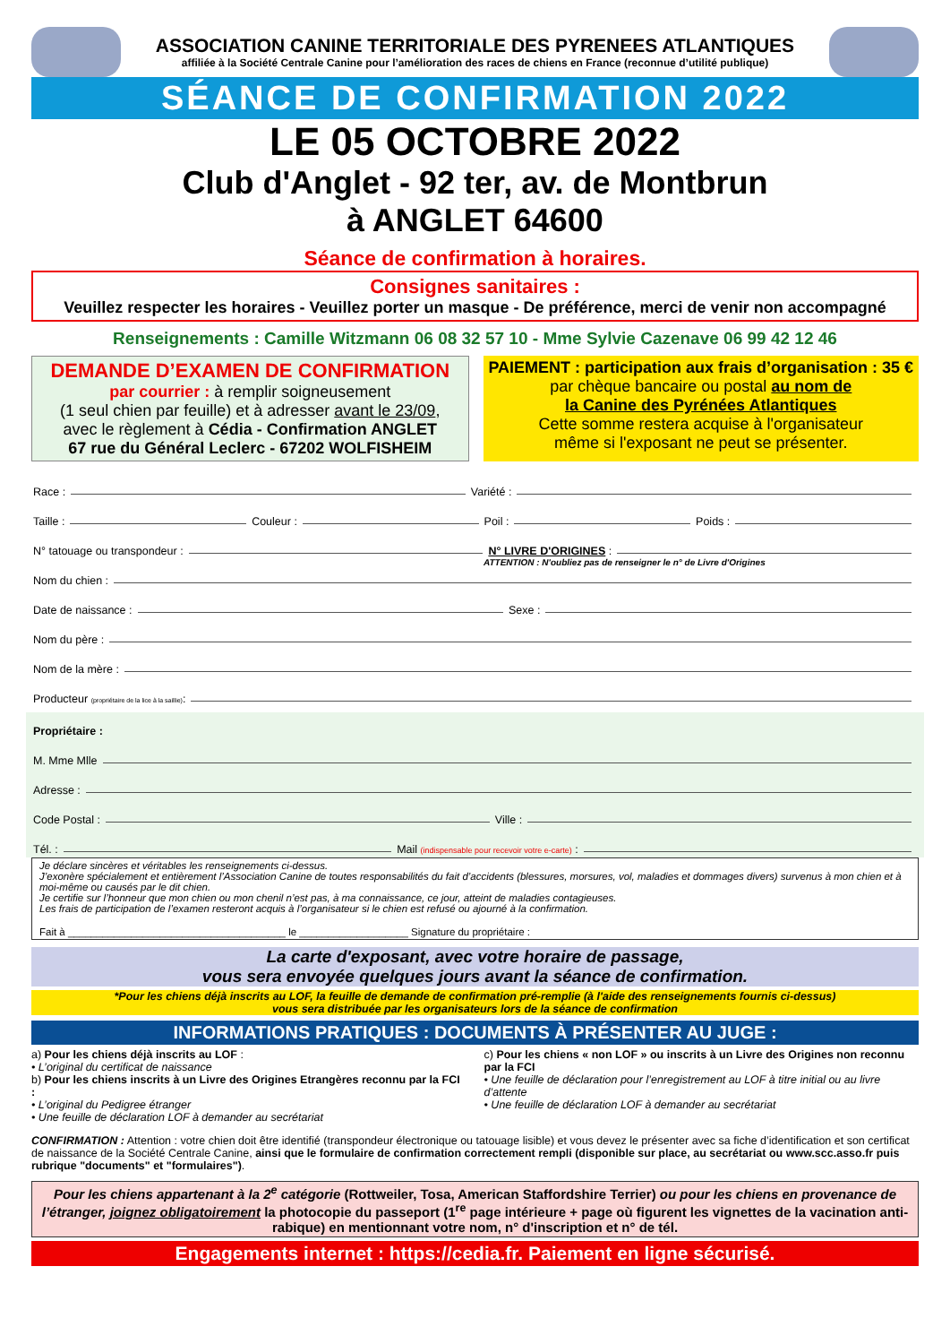ASSOCIATION CANINE TERRITORIALE DES PYRENEES ATLANTIQUES
affiliée à la Société Centrale Canine pour l’amélioration des races de chiens en France (reconnue d’utilité publique)
SÉANCE DE CONFIRMATION 2022
LE 05 OCTOBRE 2022
Club d'Anglet - 92 ter, av. de Montbrun
à ANGLET 64600
Séance de confirmation à horaires.
Consignes sanitaires :
Veuillez respecter les horaires - Veuillez porter un masque - De préférence, merci de venir non accompagné
Renseignements : Camille Witzmann 06 08 32 57 10 - Mme Sylvie Cazenave 06 99 42 12 46
DEMANDE D’EXAMEN DE CONFIRMATION
par courrier : à remplir soigneusement
(1 seul chien par feuille) et à adresser avant le 23/09,
avec le règlement à Cédia - Confirmation ANGLET
67 rue du Général Leclerc - 67202 WOLFISHEIM
PAIEMENT : participation aux frais d’organisation : 35 €
par chèque bancaire ou postal au nom de
la Canine des Pyrénées Atlantiques
Cette somme restera acquise à l'organisateur
même si l'exposant ne peut se présenter.
Race : Variété :
Taille : Couleur : Poil : Poids :
N° tatouage ou transpondeur : N° LIVRE D'ORIGINES :
ATTENTION : N'oubliez pas de renseigner le n° de Livre d'Origines
Nom du chien :
Date de naissance : Sexe :
Nom du père :
Nom de la mère :
Producteur (propriétaire de la lice à la saillie):
Propriétaire :
M. Mme Mlle
Adresse :
Code Postal : Ville :
Tél. : Mail (indispensable pour recevoir votre e-carte) :
Je déclare sincères et véritables les renseignements ci-dessus.
J’exonère spécialement et entièrement l’Association Canine de toutes responsabilités du fait d’accidents (blessures, morsures, vol, maladies et dommages divers) survenus à mon chien et à moi-même ou causés par le dit chien.
Je certifie sur l’honneur que mon chien ou mon chenil n’est pas, à ma connaissance, ce jour, atteint de maladies contagieuses.
Les frais de participation de l’examen resteront acquis à l’organisateur si le chien est refusé ou ajourné à la confirmation.
Fait à ______________________________________ le ___________________ Signature du propriétaire :
La carte d'exposant, avec votre horaire de passage,
vous sera envoyée quelques jours avant la séance de confirmation.
*Pour les chiens déjà inscrits au LOF, la feuille de demande de confirmation pré-remplie (à l'aide des renseignements fournis ci-dessus)
vous sera distribuée par les organisateurs lors de la séance de confirmation
INFORMATIONS PRATIQUES : DOCUMENTS À PRÉSENTER AU JUGE :
a) Pour les chiens déjà inscrits au LOF :
• L’original du certificat de naissance
b) Pour les chiens inscrits à un Livre des Origines Etrangères reconnu par la FCI :
• L’original du Pedigree étranger
• Une feuille de déclaration LOF à demander au secrétariat
c) Pour les chiens « non LOF » ou inscrits à un Livre des Origines non reconnu par la FCI
• Une feuille de déclaration pour l’enregistrement au LOF à titre initial ou au livre d’attente
• Une feuille de déclaration LOF à demander au secrétariat
CONFIRMATION : Attention : votre chien doit être identifié (transpondeur électronique ou tatouage lisible) et vous devez le présenter avec sa fiche d’identification et son certificat de naissance de la Société Centrale Canine, ainsi que le formulaire de confirmation correctement rempli (disponible sur place, au secrétariat ou www.scc.asso.fr puis rubrique "documents" et "formulaires").
Pour les chiens appartenant à la 2<sup>e</sup> catégorie (Rottweiler, Tosa, American Staffordshire Terrier) ou pour les chiens en provenance de l’étranger, joignez obligatoirement la photocopie du passeport (1<sup>re</sup> page intérieure + page où figurent les vignettes de la vacination anti-rabique) en mentionnant votre nom, n° d'inscription et n° de tél.
Engagements internet : https://cedia.fr. Paiement en ligne sécurisé.